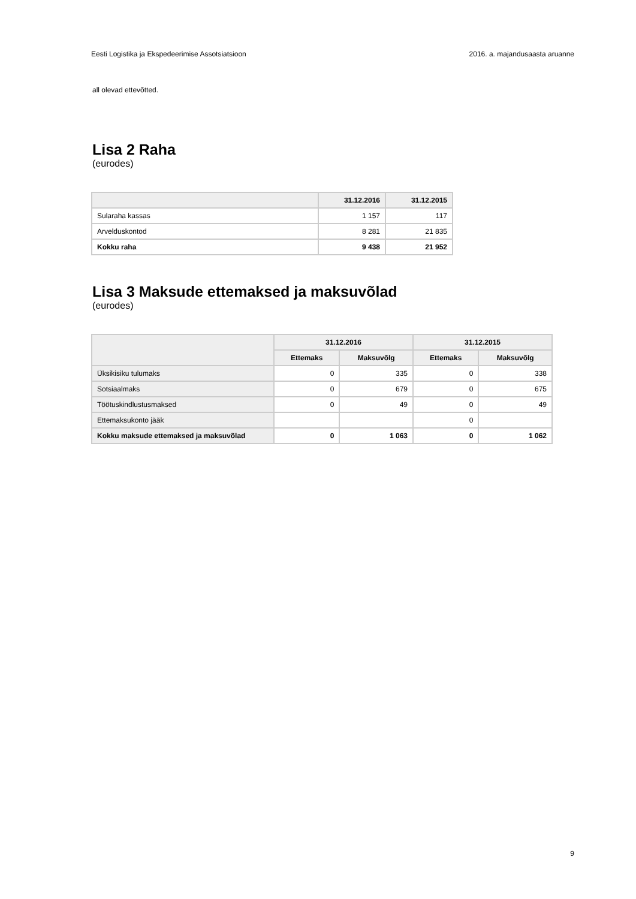Eesti Logistika ja Ekspedeerimise Assotsiatsioon 2016. a. majandusaasta aruanne
all olevad ettevõtted.
Lisa 2 Raha
(eurodes)
| | 31.12.2016 | 31.12.2015 |
| --- | --- | --- |
| Sularaha kassas | 1 157 | 117 |
| Arvelduskontod | 8 281 | 21 835 |
| Kokku raha | 9 438 | 21 952 |
Lisa 3 Maksude ettemaksed ja maksuvõlad
(eurodes)
| | 31.12.2016 | | 31.12.2015 | |
| --- | --- | --- | --- | --- |
| | Ettemaks | Maksuvõlg | Ettemaks | Maksuvõlg |
| Üksikisiku tulumaks | 0 | 335 | 0 | 338 |
| Sotsiaalmaks | 0 | 679 | 0 | 675 |
| Töötuskindlustusmaksed | 0 | 49 | 0 | 49 |
| Ettemaksukonto jääk | | | 0 | |
| Kokku maksude ettemaksed ja maksuvõlad | 0 | 1 063 | 0 | 1 062 |
9